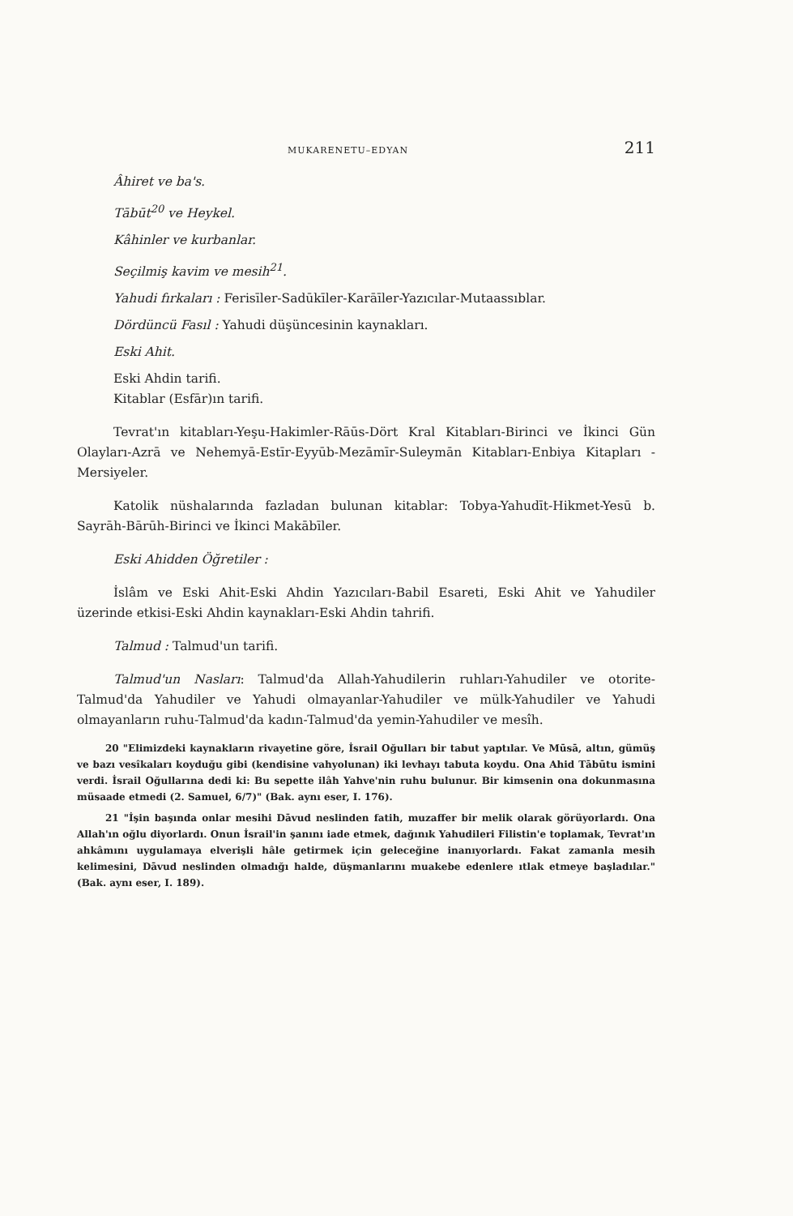MUKARENETU–EDYAN 211
Âhiret ve ba's.
Tābūt<sup>20</sup> ve Heykel.
Kâhinler ve kurbanlar.
Seçilmiş kavim ve mesih<sup>21</sup>.
Yahudi fırkaları : Ferisīler-Sadūkīler-Karāīler-Yazıcılar-Mutaassıblar.
Dördüncü Fasıl : Yahudi düşüncesinin kaynakları.
Eski Ahit.
Eski Ahdin tarifi.
Kitablar (Esfār)ın tarifi.
Tevrat'ın kitabları-Yeşu-Hakimler-Rāūs-Dört Kral Kitabları-Birinci ve İkinci Gün Olayları-Azrā ve Nehemyā-Estīr-Eyyūb-Mezāmīr-Suleymān Kitabları-Enbiya Kitapları - Mersiyeler.
Katolik nüshalarında fazladan bulunan kitablar: Tobya-Yahudīt-Hikmet-Yesū b. Sayrāh-Bārūh-Birinci ve İkinci Makābīler.
Eski Ahidden Öğretiler :
İslâm ve Eski Ahit-Eski Ahdin Yazıcıları-Babil Esareti, Eski Ahit ve Yahudiler üzerinde etkisi-Eski Ahdin kaynakları-Eski Ahdin tahrifi.
Talmud : Talmud'un tarifi.
Talmud'un Nasları: Talmud'da Allah-Yahudilerin ruhları-Yahudiler ve otorite-Talmud'da Yahudiler ve Yahudi olmayanlar-Yahudiler ve mülk-Yahudiler ve Yahudi olmayanların ruhu-Talmud'da kadın-Talmud'da yemin-Yahudiler ve mesîh.
20 "Elimizdeki kaynakların rivayetine göre, İsrail Oğulları bir tabut yaptılar. Ve Mūsā, altın, gümüş ve bazı vesîkaları koyduğu gibi (kendisine vahyolunan) iki levhayı tabuta koydu. Ona Ahid Tābūtu ismini verdi. İsrail Oğullarına dedi ki: Bu sepette ilâh Yahve'nin ruhu bulunur. Bir kimsenin ona dokunmasına müsaade etmedi (2. Samuel, 6/7)" (Bak. aynı eser, I. 176).
21 "İşin başında onlar mesihi Dāvud neslinden fatih, muzaffer bir melik olarak görüyorlardı. Ona Allah'ın oğlu diyorlardı. Onun İsrail'in şanını iade etmek, dağınık Yahudileri Filistin'e toplamak, Tevrat'ın ahkâmını uygulamaya elverişli hâle getirmek için geleceğine inanıyorlardı. Fakat zamanla mesih kelimesini, Dāvud neslinden olmadığı halde, düşmanlarını muakebe edenlere ıtlak etmeye başladılar." (Bak. aynı eser, I. 189).